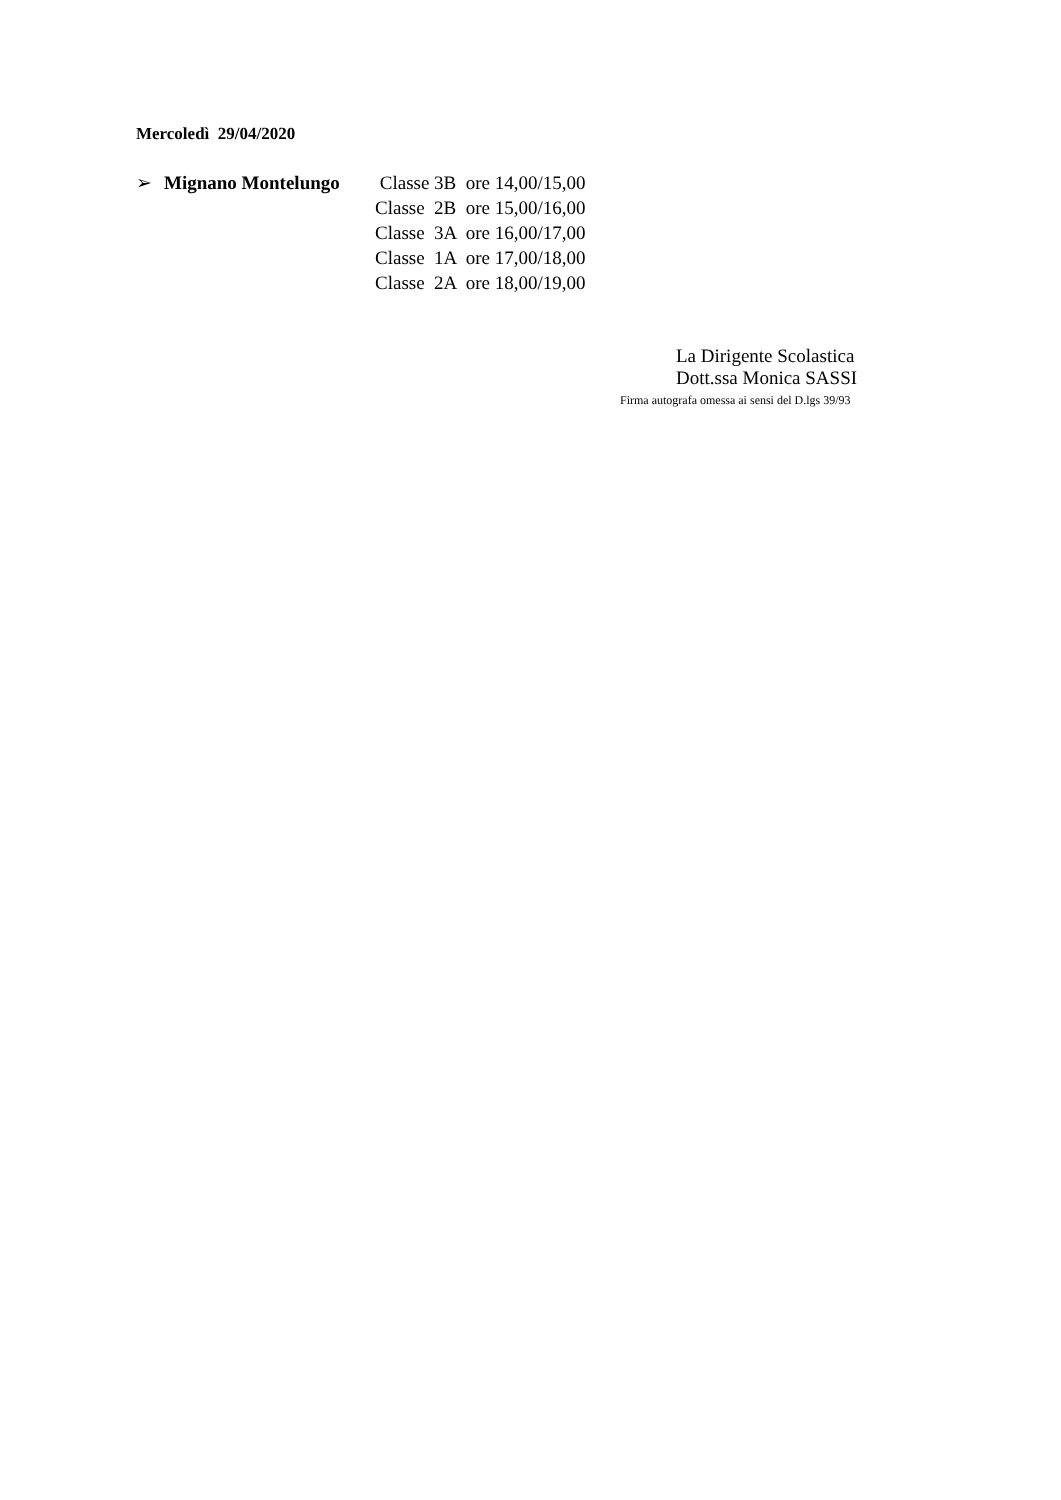Mercoledì 29/04/2020
➢ Mignano Montelungo Classe 3B ore 14,00/15,00
Classe 2B ore 15,00/16,00
Classe 3A ore 16,00/17,00
Classe 1A ore 17,00/18,00
Classe 2A ore 18,00/19,00
La Dirigente Scolastica
Dott.ssa Monica SASSI
Firma autografa omessa ai sensi del D.lgs 39/93